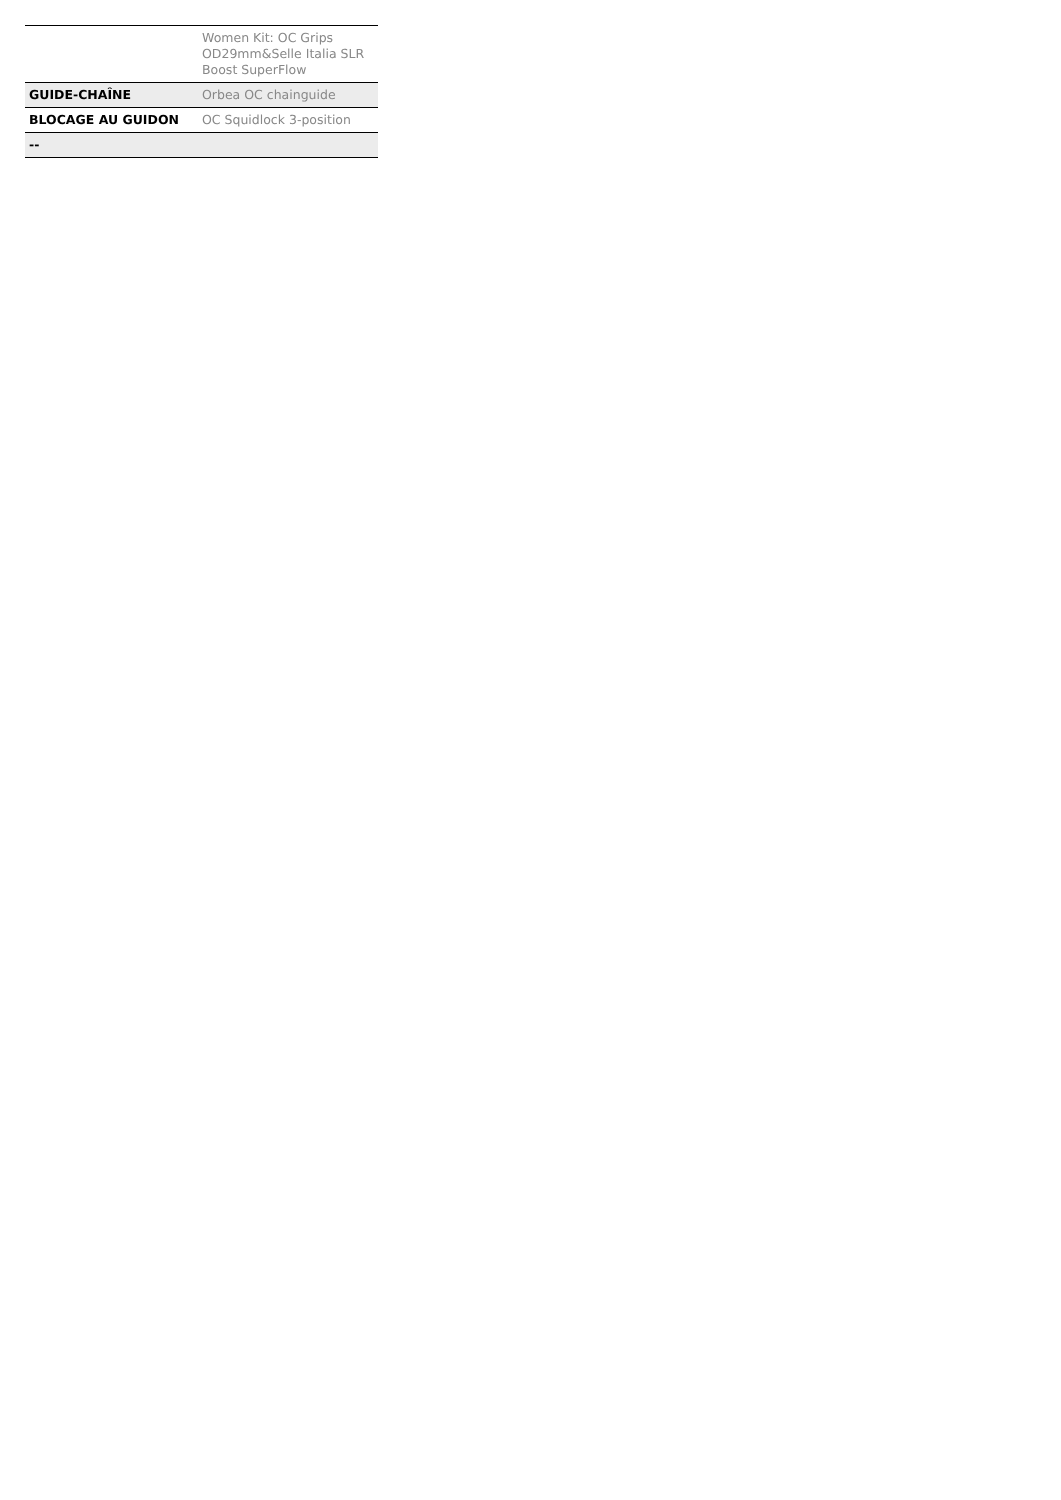| | Women Kit: OC Grips OD29mm&Selle Italia SLR Boost SuperFlow |
| GUIDE-CHAÎNE | Orbea OC chainguide |
| BLOCAGE AU GUIDON | OC Squidlock 3-position |
| -- | |